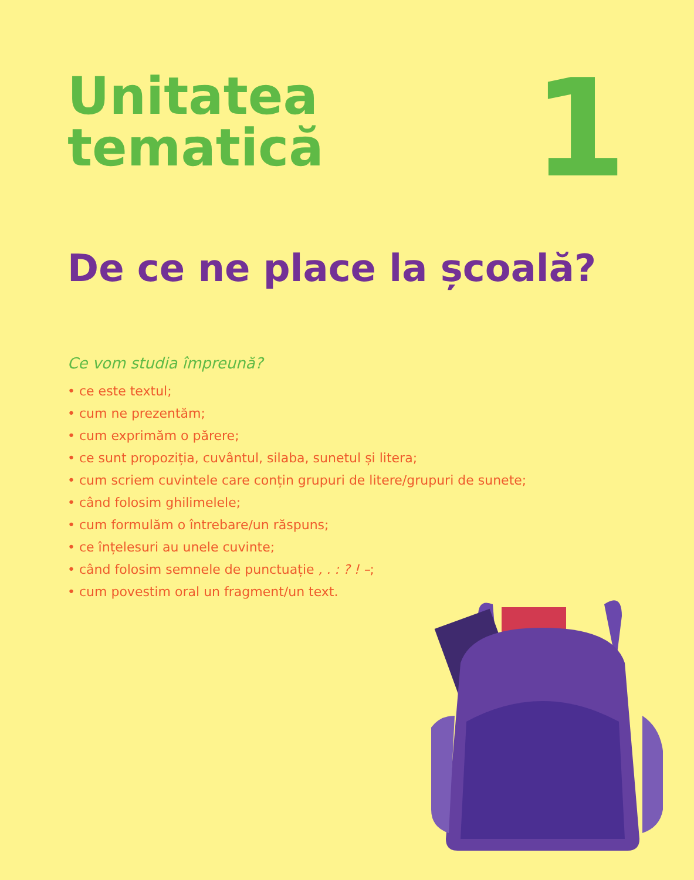Unitatea
tematică
1
De ce ne place la școală?
Ce vom studia împreună?
• ce este textul;
• cum ne prezentăm;
• cum exprimăm o părere;
• ce sunt propoziția, cuvântul, silaba, sunetul și litera;
• cum scriem cuvintele care conțin grupuri de litere/grupuri de sunete;
• când folosim ghilimelele;
• cum formulăm o întrebare/un răspuns;
• ce înțelesuri au unele cuvinte;
• când folosim semnele de punctuație , . : ? ! –;
• cum povestim oral un fragment/un text.